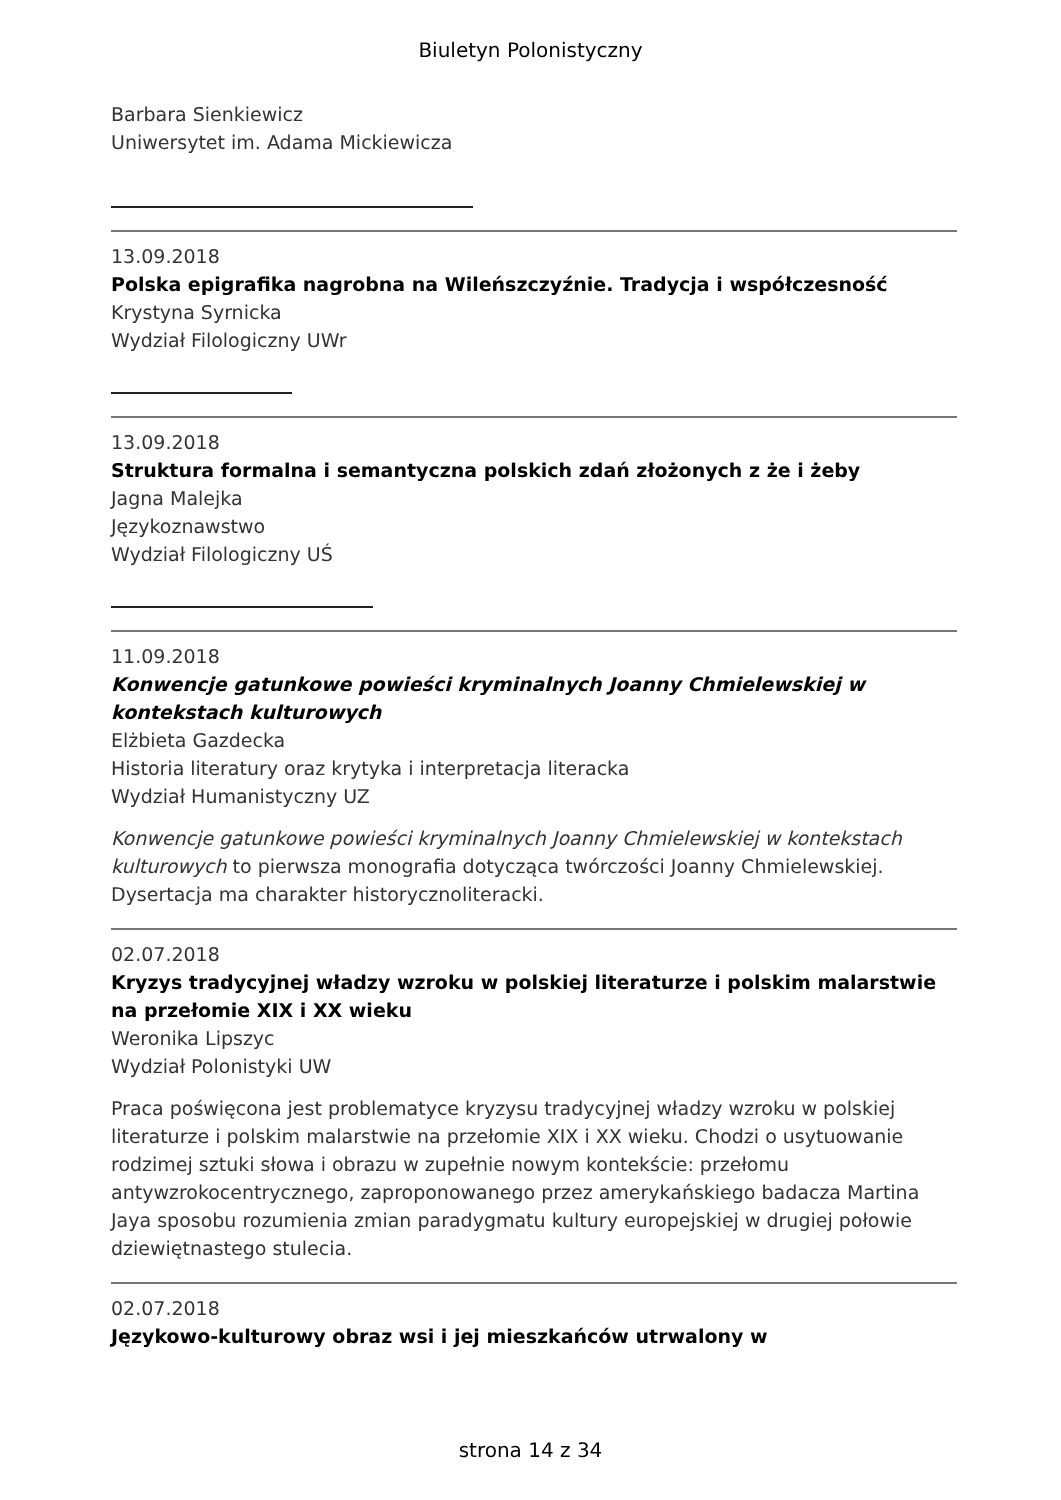Biuletyn Polonistyczny
Barbara Sienkiewicz
Uniwersytet im. Adama Mickiewicza
13.09.2018
Polska epigrafika nagrobna na Wileńszczyźnie. Tradycja i współczesność
Krystyna Syrnicka
Wydział Filologiczny UWr
13.09.2018
Struktura formalna i semantyczna polskich zdań złożonych z że i żeby
Jagna Malejka
Językoznawstwo
Wydział Filologiczny UŚ
11.09.2018
Konwencje gatunkowe powieści kryminalnych Joanny Chmielewskiej w kontekstach kulturowych
Elżbieta Gazdecka
Historia literatury oraz krytyka i interpretacja literacka
Wydział Humanistyczny UZ
Konwencje gatunkowe powieści kryminalnych Joanny Chmielewskiej w kontekstach kulturowych to pierwsza monografia dotycząca twórczości Joanny Chmielewskiej. Dysertacja ma charakter historycznoliteracki.
02.07.2018
Kryzys tradycyjnej władzy wzroku w polskiej literaturze i polskim malarstwie na przełomie XIX i XX wieku
Weronika Lipszyc
Wydział Polonistyki UW
Praca poświęcona jest problematyce kryzysu tradycyjnej władzy wzroku w polskiej literaturze i polskim malarstwie na przełomie XIX i XX wieku. Chodzi o usytuowanie rodzimej sztuki słowa i obrazu w zupełnie nowym kontekście: przełomu antywzrokocentrycznego, zaproponowanego przez amerykańskiego badacza Martina Jaya sposobu rozumienia zmian paradygmatu kultury europejskiej w drugiej połowie dziewiętnastego stulecia.
02.07.2018
Językowo-kulturowy obraz wsi i jej mieszkańców utrwalony w
strona 14 z 34